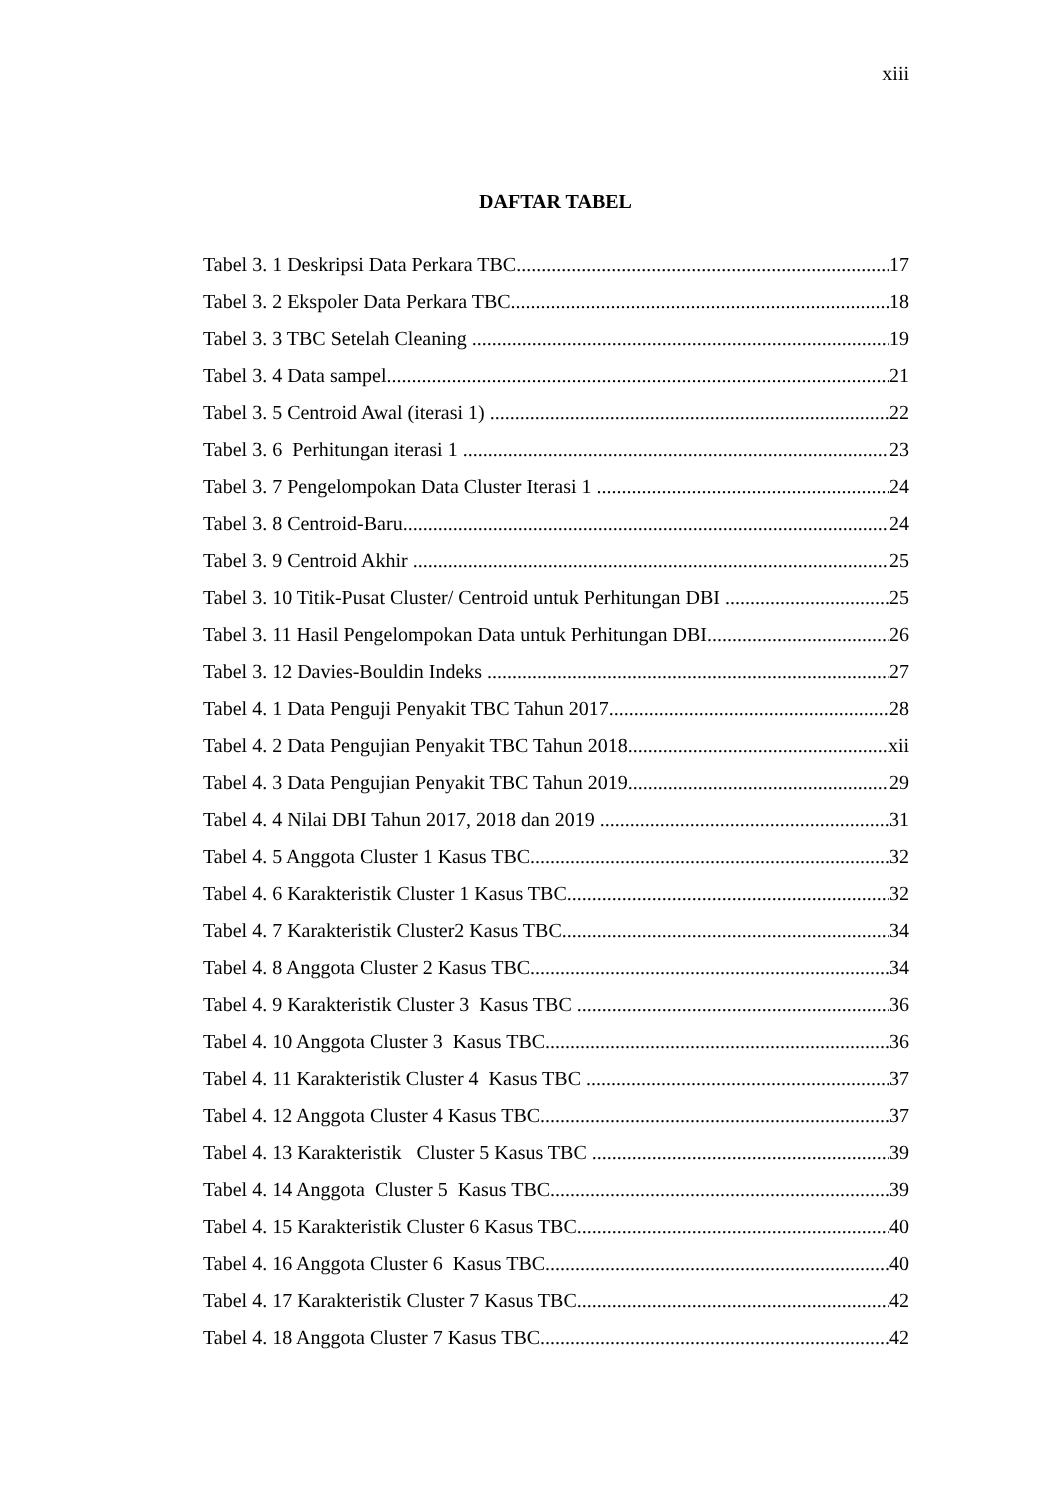xiii
DAFTAR TABEL
Tabel 3. 1 Deskripsi Data Perkara TBC 17
Tabel 3. 2 Ekspoler Data Perkara TBC 18
Tabel 3. 3 TBC Setelah Cleaning 19
Tabel 3. 4 Data sampel 21
Tabel 3. 5 Centroid Awal (iterasi 1) 22
Tabel 3. 6 Perhitungan iterasi 1 23
Tabel 3. 7 Pengelompokan Data Cluster Iterasi 1 24
Tabel 3. 8 Centroid-Baru 24
Tabel 3. 9 Centroid Akhir 25
Tabel 3. 10 Titik-Pusat Cluster/ Centroid untuk Perhitungan DBI 25
Tabel 3. 11 Hasil Pengelompokan Data untuk Perhitungan DBI 26
Tabel 3. 12 Davies-Bouldin Indeks 27
Tabel 4. 1 Data Penguji Penyakit TBC Tahun 2017 28
Tabel 4. 2 Data Pengujian Penyakit TBC Tahun 2018 xii
Tabel 4. 3 Data Pengujian Penyakit TBC Tahun 2019 29
Tabel 4. 4 Nilai DBI Tahun 2017, 2018 dan 2019 31
Tabel 4. 5 Anggota Cluster 1 Kasus TBC 32
Tabel 4. 6 Karakteristik Cluster 1 Kasus TBC 32
Tabel 4. 7 Karakteristik Cluster2 Kasus TBC 34
Tabel 4. 8 Anggota Cluster 2 Kasus TBC 34
Tabel 4. 9 Karakteristik Cluster 3 Kasus TBC 36
Tabel 4. 10 Anggota Cluster 3 Kasus TBC 36
Tabel 4. 11 Karakteristik Cluster 4 Kasus TBC 37
Tabel 4. 12 Anggota Cluster 4 Kasus TBC 37
Tabel 4. 13 Karakteristik Cluster 5 Kasus TBC 39
Tabel 4. 14 Anggota Cluster 5 Kasus TBC 39
Tabel 4. 15 Karakteristik Cluster 6 Kasus TBC 40
Tabel 4. 16 Anggota Cluster 6 Kasus TBC 40
Tabel 4. 17 Karakteristik Cluster 7 Kasus TBC 42
Tabel 4. 18 Anggota Cluster 7 Kasus TBC 42